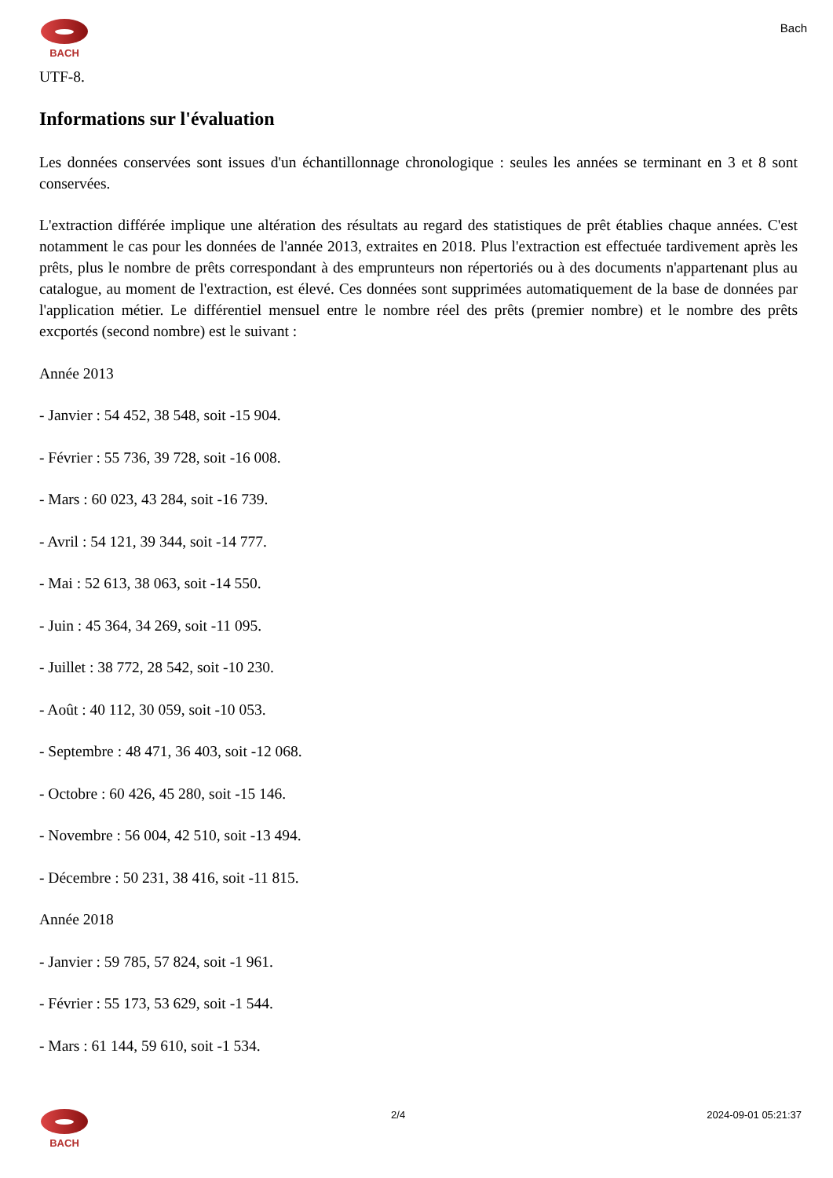BACH
Bach
UTF-8.
Informations sur l'évaluation
Les données conservées sont issues d'un échantillonnage chronologique : seules les années se terminant en 3 et 8 sont conservées.
L'extraction différée implique une altération des résultats au regard des statistiques de prêt établies chaque années. C'est notamment le cas pour les données de l'année 2013, extraites en 2018. Plus l'extraction est effectuée tardivement après les prêts, plus le nombre de prêts correspondant à des emprunteurs non répertoriés ou à des documents n'appartenant plus au catalogue, au moment de l'extraction, est élevé. Ces données sont supprimées automatiquement de la base de données par l'application métier. Le différentiel mensuel entre le nombre réel des prêts (premier nombre) et le nombre des prêts excportés (second nombre) est le suivant :
Année 2013
- Janvier : 54 452, 38 548, soit -15 904.
- Février : 55 736, 39 728, soit -16 008.
- Mars : 60 023, 43 284, soit -16 739.
- Avril : 54 121, 39 344, soit -14 777.
- Mai : 52 613, 38 063, soit -14 550.
- Juin : 45 364, 34 269, soit -11 095.
- Juillet : 38 772, 28 542, soit -10 230.
- Août : 40 112, 30 059, soit -10 053.
- Septembre : 48 471, 36 403, soit -12 068.
- Octobre : 60 426, 45 280, soit -15 146.
- Novembre : 56 004, 42 510, soit -13 494.
- Décembre : 50 231, 38 416, soit -11 815.
Année 2018
- Janvier : 59 785, 57 824, soit -1 961.
- Février : 55 173, 53 629, soit -1 544.
- Mars : 61 144, 59 610, soit -1 534.
BACH 2/4 2024-09-01 05:21:37